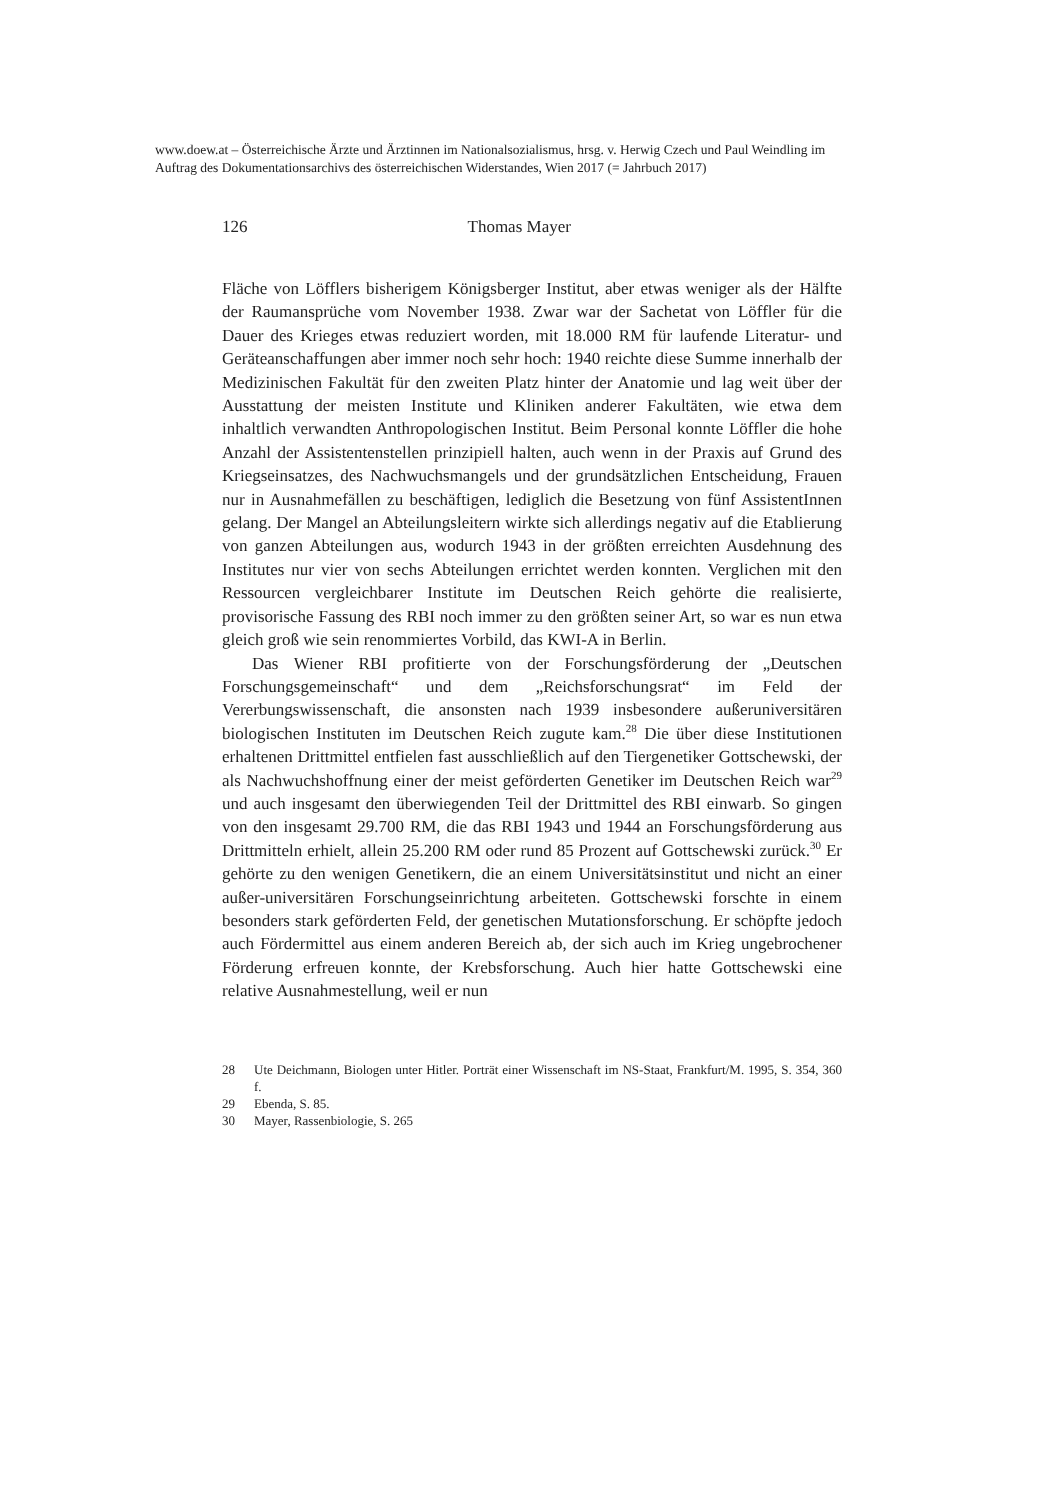www.doew.at – Österreichische Ärzte und Ärztinnen im Nationalsozialismus, hrsg. v. Herwig Czech und Paul Weindling im Auftrag des Dokumentationsarchivs des österreichischen Widerstandes, Wien 2017 (= Jahrbuch 2017)
126 Thomas Mayer
Fläche von Löfflers bisherigem Königsberger Institut, aber etwas weniger als der Hälfte der Raumansprüche vom November 1938. Zwar war der Sachetat von Löffler für die Dauer des Krieges etwas reduziert worden, mit 18.000 RM für laufende Literatur- und Geräteanschaffungen aber immer noch sehr hoch: 1940 reichte diese Summe innerhalb der Medizinischen Fakultät für den zweiten Platz hinter der Anatomie und lag weit über der Ausstattung der meisten Institute und Kliniken anderer Fakultäten, wie etwa dem inhaltlich verwandten Anthropologischen Institut. Beim Personal konnte Löffler die hohe Anzahl der Assistentenstellen prinzipiell halten, auch wenn in der Praxis auf Grund des Kriegseinsatzes, des Nachwuchsmangels und der grundsätzlichen Entscheidung, Frauen nur in Ausnahmefällen zu beschäftigen, lediglich die Besetzung von fünf AssistentInnen gelang. Der Mangel an Abteilungsleitern wirkte sich allerdings negativ auf die Etablierung von ganzen Abteilungen aus, wodurch 1943 in der größten erreichten Ausdehnung des Institutes nur vier von sechs Abteilungen errichtet werden konnten. Verglichen mit den Ressourcen vergleichbarer Institute im Deutschen Reich gehörte die realisierte, provisorische Fassung des RBI noch immer zu den größten seiner Art, so war es nun etwa gleich groß wie sein renommiertes Vorbild, das KWI-A in Berlin.
Das Wiener RBI profitierte von der Forschungsförderung der „Deutschen Forschungsgemeinschaft“ und dem „Reichsforschungsrat“ im Feld der Vererbungswissenschaft, die ansonsten nach 1939 insbesondere außeruniversitären biologischen Instituten im Deutschen Reich zugute kam.<sup>28</sup> Die über diese Institutionen erhaltenen Drittmittel entfielen fast ausschließlich auf den Tiergenetiker Gottschewski, der als Nachwuchshoffnung einer der meist geförderten Genetiker im Deutschen Reich war<sup>29</sup> und auch insgesamt den überwiegenden Teil der Drittmittel des RBI einwarb. So gingen von den insgesamt 29.700 RM, die das RBI 1943 und 1944 an Forschungsförderung aus Drittmitteln erhielt, allein 25.200 RM oder rund 85 Prozent auf Gottschewski zurück.<sup>30</sup> Er gehörte zu den wenigen Genetikern, die an einem Universitätsinstitut und nicht an einer außer-universitären Forschungseinrichtung arbeiteten. Gottschewski forschte in einem besonders stark geförderten Feld, der genetischen Mutationsforschung. Er schöpfte jedoch auch Fördermittel aus einem anderen Bereich ab, der sich auch im Krieg ungebrochener Förderung erfreuen konnte, der Krebsforschung. Auch hier hatte Gottschewski eine relative Ausnahmestellung, weil er nun
28 Ute Deichmann, Biologen unter Hitler. Porträt einer Wissenschaft im NS-Staat, Frankfurt/M. 1995, S. 354, 360 f.
29 Ebenda, S. 85.
30 Mayer, Rassenbiologie, S. 265